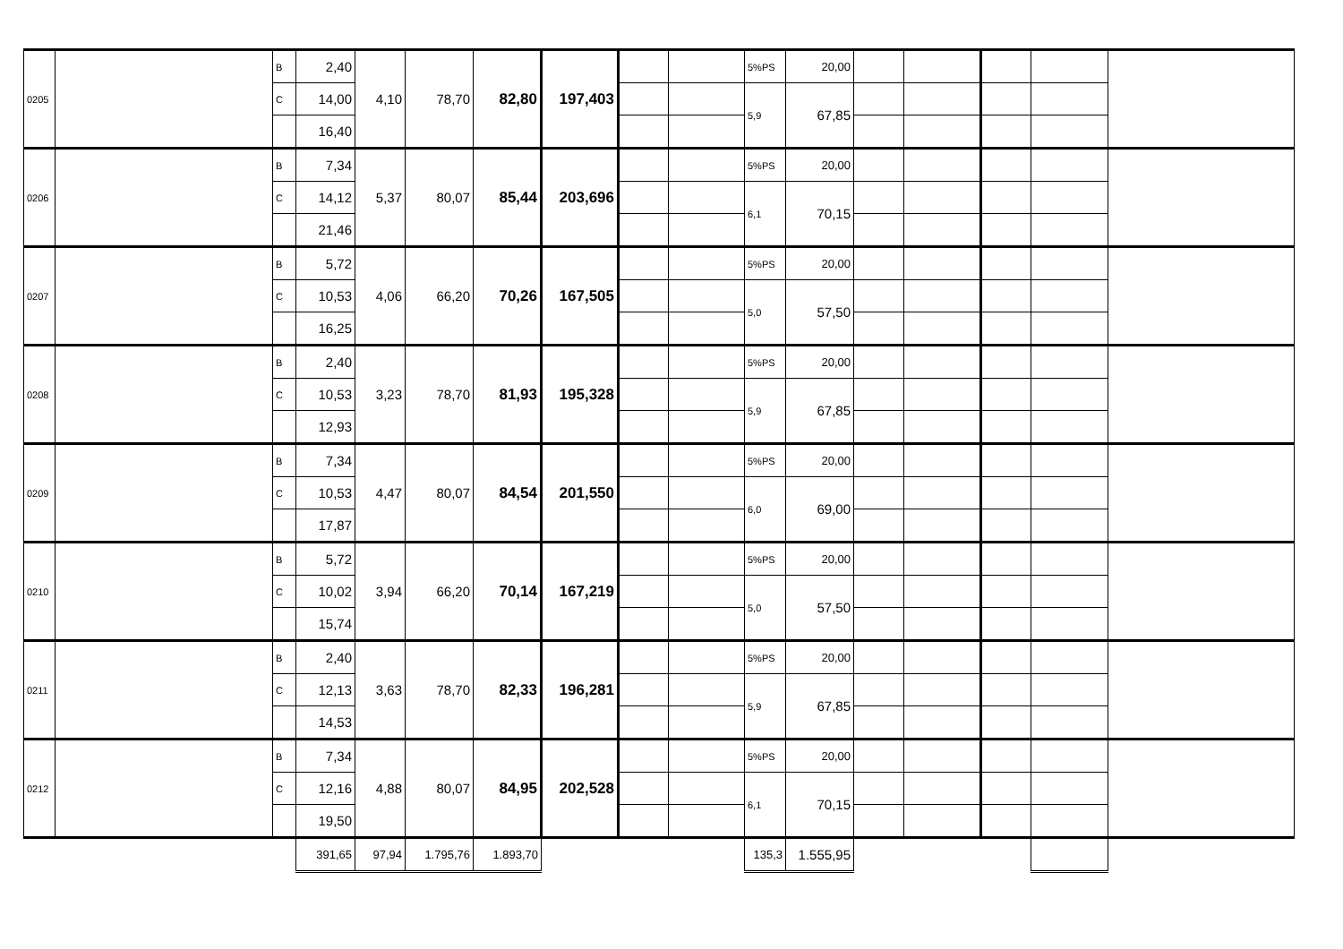| 0205 | | B | 2,40 | 4,10 | 78,70 | 82,80 | 197,403 | | | 5%PS | 20,00 | | | | | |
| | | C | 14,00 | | | | | | | 5,9 | 67,85 | | | | | |
| | | | 16,40 | | | | | | | | | | | | | |
| 0206 | | B | 7,34 | 5,37 | 80,07 | 85,44 | 203,696 | | | 5%PS | 20,00 | | | | | |
| | | C | 14,12 | | | | | | | 6,1 | 70,15 | | | | | |
| | | | 21,46 | | | | | | | | | | | | | |
| 0207 | | B | 5,72 | 4,06 | 66,20 | 70,26 | 167,505 | | | 5%PS | 20,00 | | | | | |
| | | C | 10,53 | | | | | | | 5,0 | 57,50 | | | | | |
| | | | 16,25 | | | | | | | | | | | | | |
| 0208 | | B | 2,40 | 3,23 | 78,70 | 81,93 | 195,328 | | | 5%PS | 20,00 | | | | | |
| | | C | 10,53 | | | | | | | 5,9 | 67,85 | | | | | |
| | | | 12,93 | | | | | | | | | | | | | |
| 0209 | | B | 7,34 | 4,47 | 80,07 | 84,54 | 201,550 | | | 5%PS | 20,00 | | | | | |
| | | C | 10,53 | | | | | | | 6,0 | 69,00 | | | | | |
| | | | 17,87 | | | | | | | | | | | | | |
| 0210 | | B | 5,72 | 3,94 | 66,20 | 70,14 | 167,219 | | | 5%PS | 20,00 | | | | | |
| | | C | 10,02 | | | | | | | 5,0 | 57,50 | | | | | |
| | | | 15,74 | | | | | | | | | | | | | |
| 0211 | | B | 2,40 | 3,63 | 78,70 | 82,33 | 196,281 | | | 5%PS | 20,00 | | | | | |
| | | C | 12,13 | | | | | | | 5,9 | 67,85 | | | | | |
| | | | 14,53 | | | | | | | | | | | | | |
| 0212 | | B | 7,34 | 4,88 | 80,07 | 84,95 | 202,528 | | | 5%PS | 20,00 | | | | | |
| | | C | 12,16 | | | | | | | 6,1 | 70,15 | | | | | |
| | | | 19,50 | | | | | | | | | | | | | |
| | | | 391,65 | 97,94 | 1.795,76 | 1.893,70 | | | | 135,3 | 1.555,95 | | | | | |